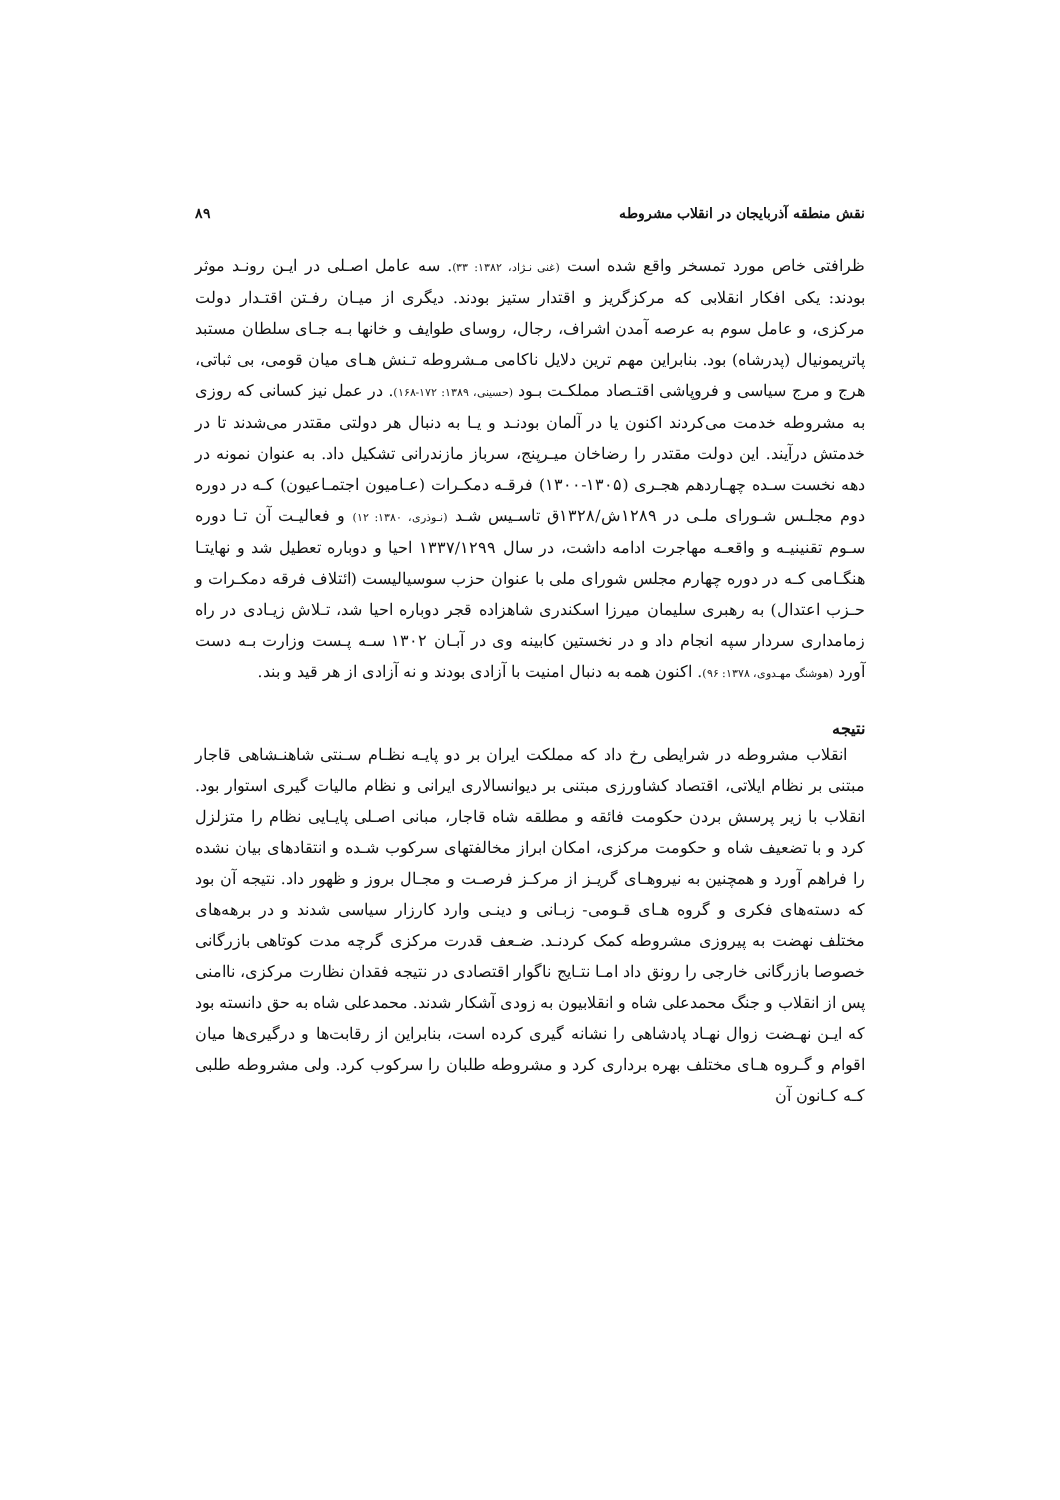نقش منطقه آذربایجان در انقلاب مشروطه ۸۹
ظرافتی خاص مورد تمسخر واقع شده است (غنی نـژاد، ۱۳۸۲: ۳۳). سه عامل اصـلی در ایـن رونـد موثر بودند: یکی افکار انقلابی که مرکزگریز و اقتدار ستیز بودند. دیگری از میـان رفـتن اقتـدار دولت مرکزی، و عامل سوم به عرصه آمدن اشراف، رجال، روسای طوایف و خانها بـه جـای سلطان مستبد پاتریمونیال (پدرشاه) بود. بنابراین مهم ترین دلایل ناکامی مـشروطه تـنش هـای میان قومی، بی ثباتی، هرج و مرج سیاسی و فروپاشی اقتـصاد مملکـت بـود (حسینی، ۱۳۸۹: ۱۷۲-۱۶۸). در عمل نیز کسانی که روزی به مشروطه خدمت می‌کردند اکنون یا در آلمان بودنـد و یـا به دنبال هر دولتی مقتدر می‌شدند تا در خدمتش درآیند. این دولت مقتدر را رضاخان میـرپنج، سرباز مازندرانی تشکیل داد. به عنوان نمونه در دهه نخست سـده چهـاردهم هجـری (۱۳۰۵-۱۳۰۰) فرقـه دمکـرات (عـامیون اجتمـاعیون) کـه در دوره دوم مجلـس شـورای ملـی در ۱۲۸۹ش/۱۳۲۸ق تاسـیس شـد (نـوذری، ۱۳۸۰: ۱۲) و فعالیـت آن تـا دوره سـوم تقنینیـه و واقعـه مهاجرت ادامه داشت، در سال ۱۳۳۷/۱۲۹۹ احیا و دوباره تعطیل شد و نهایتـا هنگـامی کـه در دوره چهارم مجلس شورای ملی با عنوان حزب سوسیالیست (ائتلاف فرقه دمکـرات و حـزب اعتدال) به رهبری سلیمان میرزا اسکندری شاهزاده قجر دوباره احیا شد، تـلاش زیـادی در راه زمامداری سردار سپه انجام داد و در نخستین کابینه وی در آبـان ۱۳۰۲ سـه پـست وزارت بـه دست آورد (هوشنگ مهـدوی، ۱۳۷۸: ۹۶). اکنون همه به دنبال امنیت با آزادی بودند و نه آزادی از هر قید و بند.
نتیجه
انقلاب مشروطه در شرایطی رخ داد که مملکت ایران بر دو پایـه نظـام سـنتی شاهنـشاهی قاجار مبتنی بر نظام ایلاتی، اقتصاد کشاورزی مبتنی بر دیوانسالاری ایرانی و نظام مالیات گیری استوار بود. انقلاب با زیر پرسش بردن حکومت فائقه و مطلقه شاه قاجار، مبانی اصـلی پایـایی نظام را متزلزل کرد و با تضعیف شاه و حکومت مرکزی، امکان ابراز مخالفتهای سرکوب شـده و انتقادهای بیان نشده را فراهم آورد و همچنین به نیروهـای گریـز از مرکـز فرصـت و مجـال بروز و ظهور داد. نتیجه آن بود که دسته‌های فکری و گروه هـای قـومی- زبـانی و دینـی وارد کارزار سیاسی شدند و در برهه‌های مختلف نهضت به پیروزی مشروطه کمک کردنـد. ضـعف قدرت مرکزی گرچه مدت کوتاهی بازرگانی خصوصا بازرگانی خارجی را رونق داد امـا نتـایج ناگوار اقتصادی در نتیجه فقدان نظارت مرکزی، ناامنی پس از انقلاب و جنگ محمدعلی شاه و انقلابیون به زودی آشکار شدند. محمدعلی شاه به حق دانسته بود که ایـن نهـضت زوال نهـاد پادشاهی را نشانه گیری کرده است، بنابراین از رقابت‌ها و درگیری‌ها میان اقوام و گـروه هـای مختلف بهره برداری کرد و مشروطه طلبان را سرکوب کرد. ولی مشروطه طلبی کـه کـانون آن